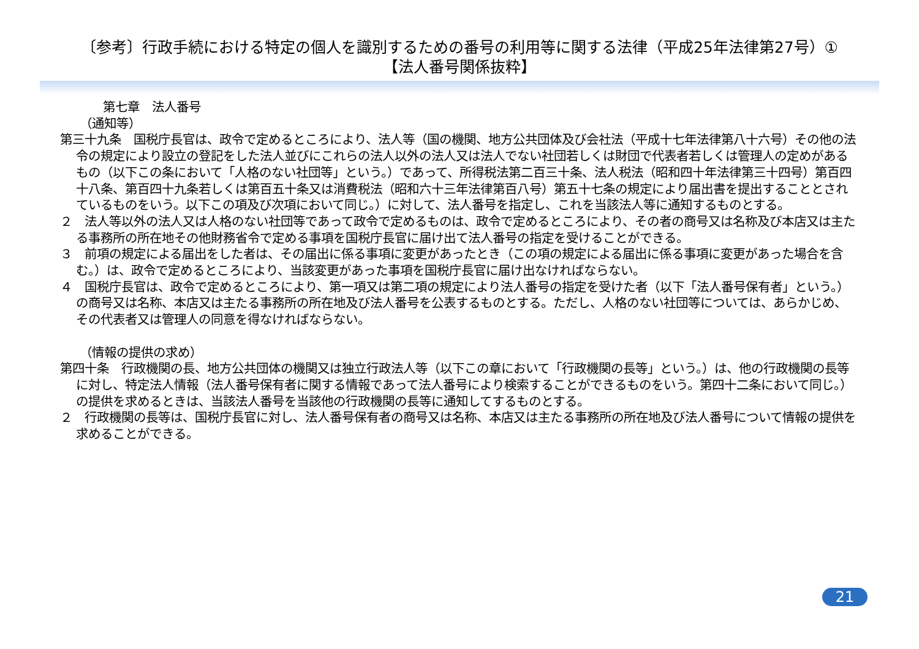〔参考〕行政手続における特定の個人を識別するための番号の利用等に関する法律（平成25年法律第27号）①
【法人番号関係抜粋】
第七章　法人番号
（通知等）
第三十九条　国税庁長官は、政令で定めるところにより、法人等（国の機関、地方公共団体及び会社法（平成十七年法律第八十六号）その他の法令の規定により設立の登記をした法人並びにこれらの法人以外の法人又は法人でない社団若しくは財団で代表者若しくは管理人の定めがあるもの（以下この条において「人格のない社団等」という。）であって、所得税法第二百三十条、法人税法（昭和四十年法律第三十四号）第百四十八条、第百四十九条若しくは第百五十条又は消費税法（昭和六十三年法律第百八号）第五十七条の規定により届出書を提出することとされているものをいう。以下この項及び次項において同じ。）に対して、法人番号を指定し、これを当該法人等に通知するものとする。
２　法人等以外の法人又は人格のない社団等であって政令で定めるものは、政令で定めるところにより、その者の商号又は名称及び本店又は主たる事務所の所在地その他財務省令で定める事項を国税庁長官に届け出て法人番号の指定を受けることができる。
３　前項の規定による届出をした者は、その届出に係る事項に変更があったとき（この項の規定による届出に係る事項に変更があった場合を含む。）は、政令で定めるところにより、当該変更があった事項を国税庁長官に届け出なければならない。
４　国税庁長官は、政令で定めるところにより、第一項又は第二項の規定により法人番号の指定を受けた者（以下「法人番号保有者」という。）の商号又は名称、本店又は主たる事務所の所在地及び法人番号を公表するものとする。ただし、人格のない社団等については、あらかじめ、その代表者又は管理人の同意を得なければならない。
（情報の提供の求め）
第四十条　行政機関の長、地方公共団体の機関又は独立行政法人等（以下この章において「行政機関の長等」という。）は、他の行政機関の長等に対し、特定法人情報（法人番号保有者に関する情報であって法人番号により検索することができるものをいう。第四十二条において同じ。）の提供を求めるときは、当該法人番号を当該他の行政機関の長等に通知してするものとする。
２　行政機関の長等は、国税庁長官に対し、法人番号保有者の商号又は名称、本店又は主たる事務所の所在地及び法人番号について情報の提供を求めることができる。
21